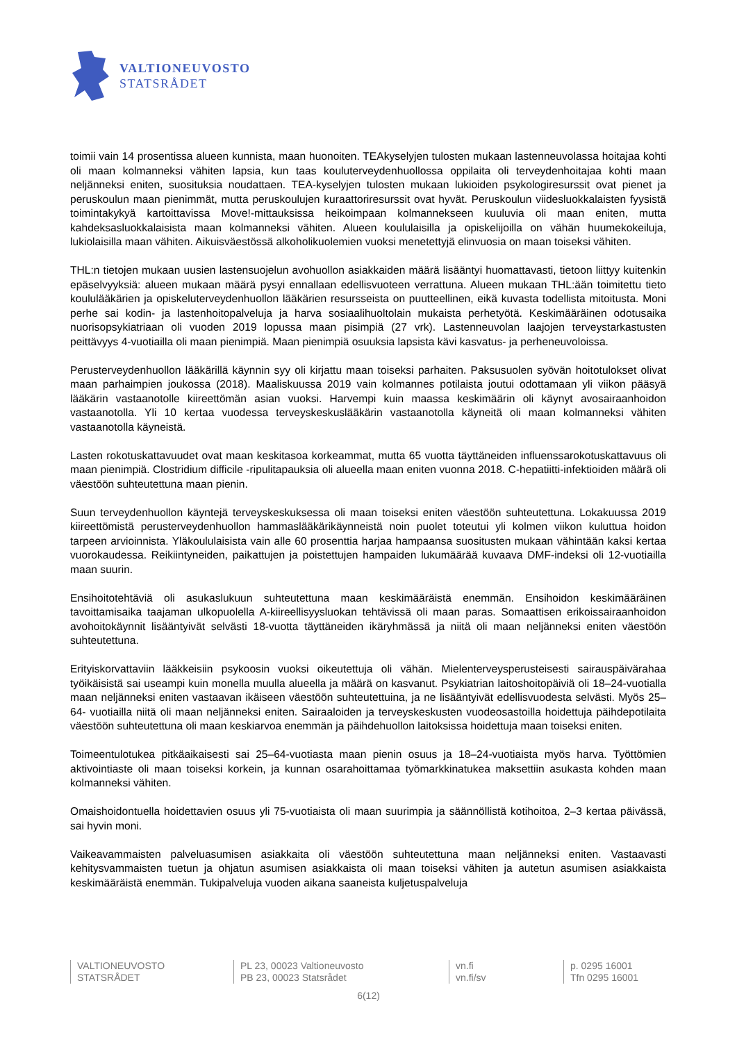VALTIONEUVOSTO
STATSRÅDET
toimii vain 14 prosentissa alueen kunnista, maan huonoiten. TEAkyselyjen tulosten mukaan lastenneuvolassa hoitajaa kohti oli maan kolmanneksi vähiten lapsia, kun taas kouluterveydenhuollossa oppilaita oli terveydenhoitajaa kohti maan neljänneksi eniten, suosituksia noudattaen. TEA-kyselyjen tulosten mukaan lukioiden psykologiresurssit ovat pienet ja peruskoulun maan pienimmät, mutta peruskoulujen kuraattoriresurssit ovat hyvät. Peruskoulun viidesluokkalaisten fyysistä toimintakykyä kartoittavissa Move!-mittauksissa heikoimpaan kolmannekseen kuuluvia oli maan eniten, mutta kahdeksasluokkalaisista maan kolmanneksi vähiten. Alueen koululaisilla ja opiskelijoilla on vähän huumekokeiluja, lukiolaisilla maan vähiten. Aikuisväestössä alkoholikuolemien vuoksi menetettyjä elinvuosia on maan toiseksi vähiten.
THL:n tietojen mukaan uusien lastensuojelun avohuollon asiakkaiden määrä lisääntyi huomattavasti, tietoon liittyy kuitenkin epäselvyyksiä: alueen mukaan määrä pysyi ennallaan edellisvuoteen verrattuna. Alueen mukaan THL:ään toimitettu tieto koululääkärien ja opiskeluterveydenhuollon lääkärien resursseista on puutteellinen, eikä kuvasta todellista mitoitusta. Moni perhe sai kodin- ja lastenhoitopalveluja ja harva sosiaalihuoltolain mukaista perhetyötä. Keskimääräinen odotusaika nuorisopsykiatriaan oli vuoden 2019 lopussa maan pisimpiä (27 vrk). Lastenneuvolan laajojen terveystarkastusten peittävyys 4-vuotiailla oli maan pienimpiä. Maan pienimpiä osuuksia lapsista kävi kasvatus- ja perheneuvoloissa.
Perusterveydenhuollon lääkärillä käynnin syy oli kirjattu maan toiseksi parhaiten. Paksusuolen syövän hoitotulokset olivat maan parhaimpien joukossa (2018). Maaliskuussa 2019 vain kolmannes potilaista joutui odottamaan yli viikon pääsyä lääkärin vastaanotolle kiireettömän asian vuoksi. Harvempi kuin maassa keskimäärin oli käynyt avosairaanhoidon vastaanotolla. Yli 10 kertaa vuodessa terveyskeskuslääkärin vastaanotolla käyneitä oli maan kolmanneksi vähiten vastaanotolla käyneistä.
Lasten rokotuskattavuudet ovat maan keskitasoa korkeammat, mutta 65 vuotta täyttäneiden influenssarokotuskattavuus oli maan pienimpiä. Clostridium difficile -ripulitapauksia oli alueella maan eniten vuonna 2018. C-hepatiitti-infektioiden määrä oli väestöön suhteutettuna maan pienin.
Suun terveydenhuollon käyntejä terveyskeskuksessa oli maan toiseksi eniten väestöön suhteutettuna. Lokakuussa 2019 kiireettömistä perusterveydenhuollon hammaslääkärikäynneistä noin puolet toteutui yli kolmen viikon kuluttua hoidon tarpeen arvioinnista. Yläkoululaisista vain alle 60 prosenttia harjaa hampaansa suositusten mukaan vähintään kaksi kertaa vuorokaudessa. Reikiintyneiden, paikattujen ja poistettujen hampaiden lukumäärää kuvaava DMF-indeksi oli 12-vuotiailla maan suurin.
Ensihoitotehtäviä oli asukaslukuun suhteutettuna maan keskimääräistä enemmän. Ensihoidon keskimääräinen tavoittamisaika taajaman ulkopuolella A-kiireellisyysluokan tehtävissä oli maan paras. Somaattisen erikoissairaanhoidon avohoitokäynnit lisääntyivät selvästi 18-vuotta täyttäneiden ikäryhmässä ja niitä oli maan neljänneksi eniten väestöön suhteutettuna.
Erityiskorvattaviin lääkkeisiin psykoosin vuoksi oikeutettuja oli vähän. Mielenterveysperusteisesti sairauspäivärahaa työikäisistä sai useampi kuin monella muulla alueella ja määrä on kasvanut. Psykiatrian laitoshoitopäiviä oli 18–24-vuotialla maan neljänneksi eniten vastaavan ikäiseen väestöön suhteutettuina, ja ne lisääntyivät edellisvuodesta selvästi. Myös 25–64- vuotiailla niitä oli maan neljänneksi eniten. Sairaaloiden ja terveyskeskusten vuodeosastoilla hoidettuja päihdepotilaita väestöön suhteutettuna oli maan keskiarvoa enemmän ja päihdehuollon laitoksissa hoidettuja maan toiseksi eniten.
Toimeentulotukea pitkäaikaisesti sai 25–64-vuotiasta maan pienin osuus ja 18–24-vuotiaista myös harva. Työttömien aktivointiaste oli maan toiseksi korkein, ja kunnan osarahoittamaa työmarkkinatukea maksettiin asukasta kohden maan kolmanneksi vähiten.
Omaishoidontuella hoidettavien osuus yli 75-vuotiaista oli maan suurimpia ja säännöllistä kotihoitoa, 2–3 kertaa päivässä, sai hyvin moni.
Vaikeavammaisten palveluasumisen asiakkaita oli väestöön suhteutettuna maan neljänneksi eniten. Vastaavasti kehitysvammaisten tuetun ja ohjatun asumisen asiakkaista oli maan toiseksi vähiten ja autetun asumisen asiakkaista keskimääräistä enemmän. Tukipalveluja vuoden aikana saaneista kuljetuspalveluja
VALTIONEUVOSTO
STATSRÅDET
PL 23, 00023 Valtioneuvosto
PB 23, 00023 Statsrådet
vn.fi
vn.fi/sv
p. 0295 16001
Tfn 0295 16001
6(12)